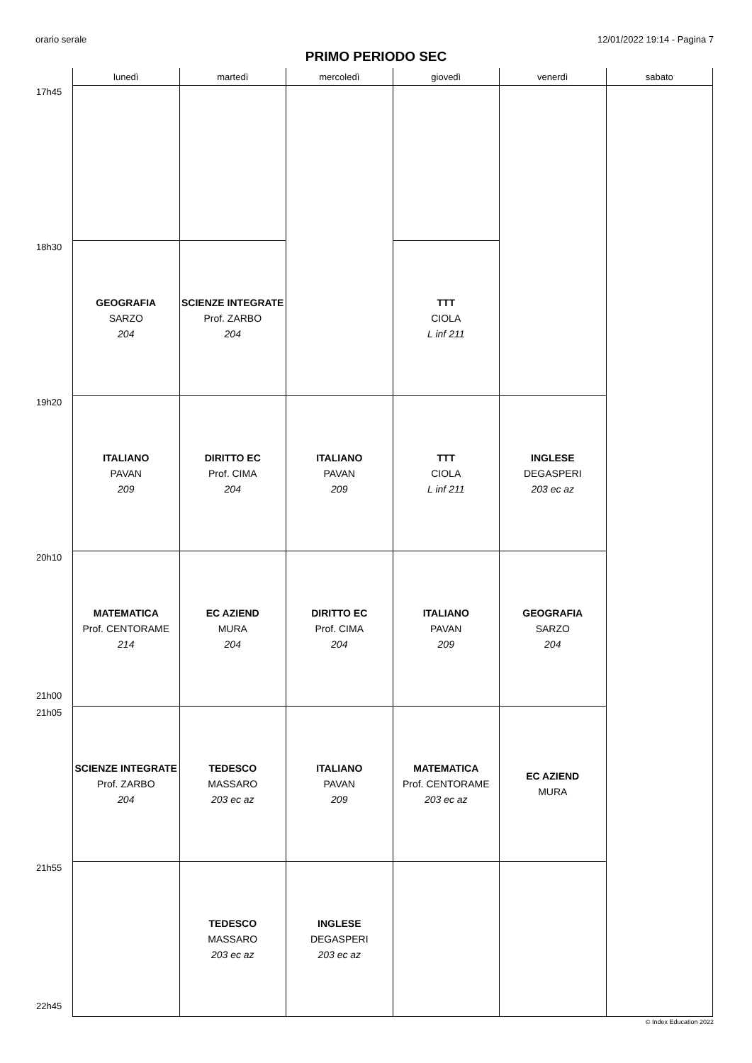orario serale 12/01/2022 19:14 - Pagina 7
PRIMO PERIODO SEC
| | lunedì | martedì | mercoledì | giovedì | venerdì | sabato |
| --- | --- | --- | --- | --- | --- | --- |
| 17h45 | | | | | | |
| 18h30 | GEOGRAFIA SARZO 204 | SCIENZE INTEGRATE Prof. ZARBO 204 | | TTT CIOLA L inf 211 | | |
| 19h20 | ITALIANO PAVAN 209 | DIRITTO EC Prof. CIMA 204 | ITALIANO PAVAN 209 | TTT CIOLA L inf 211 | INGLESE DEGASPERI 203 ec az | |
| 20h10 21h00 | MATEMATICA Prof. CENTORAME 214 | EC AZIEND MURA 204 | DIRITTO EC Prof. CIMA 204 | ITALIANO PAVAN 209 | GEOGRAFIA SARZO 204 | |
| 21h05 | SCIENZE INTEGRATE Prof. ZARBO 204 | TEDESCO MASSARO 203 ec az | ITALIANO PAVAN 209 | MATEMATICA Prof. CENTORAME 203 ec az | EC AZIEND MURA | |
| 21h55 22h45 | | TEDESCO MASSARO 203 ec az | INGLESE DEGASPERI 203 ec az | | | |
© Index Education 2022